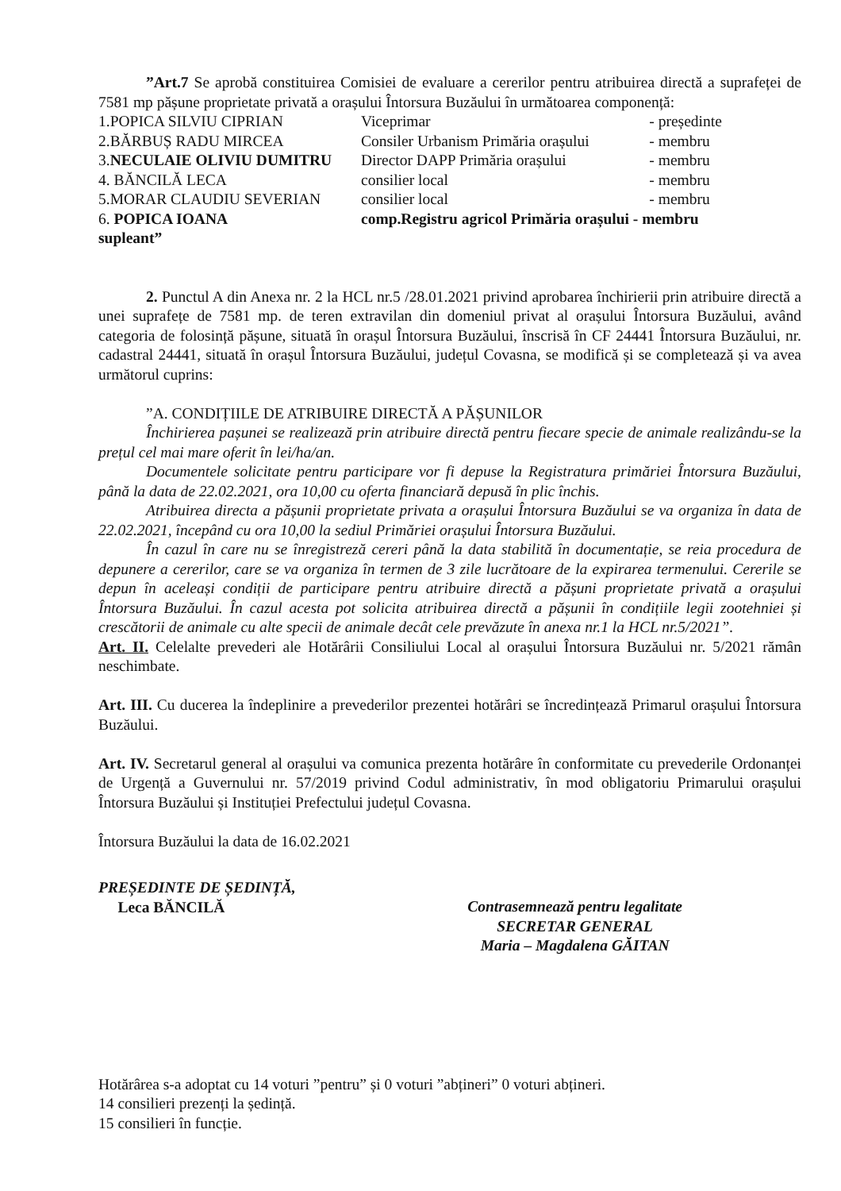”Art.7 Se aprobă constituirea Comisiei de evaluare a cererilor pentru atribuirea directă a suprafeței de 7581 mp pășune proprietate privată a orașului Întorsura Buzăului în următoarea componență:
| 1.POPICA SILVIU CIPRIAN | Viceprimar | - președinte |
| 2.BĂRBUȘ RADU MIRCEA | Consiler Urbanism Primăria orașului | - membru |
| 3. NECULAIE OLIVIU DUMITRU | Director DAPP Primăria orașului | - membru |
| 4. BĂNCILĂ LECA | consilier local | - membru |
| 5.MORAR CLAUDIU SEVERIAN | consilier local | - membru |
| 6. POPICA IOANA | comp.Registru agricol Primăria orașului - membru | |
| supleant” | | |
2. Punctul A din Anexa nr. 2 la HCL nr.5 /28.01.2021 privind aprobarea închirierii prin atribuire directă a unei suprafețe de 7581 mp. de teren extravilan din domeniul privat al orașului Întorsura Buzăului, având categoria de folosință pășune, situată în orașul Întorsura Buzăului, înscrisă în CF 24441 Întorsura Buzăului, nr. cadastral 24441, situată în orașul Întorsura Buzăului, județul Covasna, se modifică și se completează și va avea următorul cuprins:
”A. CONDIȚIILE DE ATRIBUIRE DIRECTĂ A PĂȘUNILOR
Închirierea pașunei se realizează prin atribuire directă pentru fiecare specie de animale realizându-se la prețul cel mai mare oferit în lei/ha/an.
Documentele solicitate pentru participare vor fi depuse la Registratura primăriei Întorsura Buzăului, până la data de 22.02.2021, ora 10,00 cu oferta financiară depusă în plic închis.
Atribuirea directa a pășunii proprietate privata a orașului Întorsura Buzăului se va organiza în data de 22.02.2021, începând cu ora 10,00 la sediul Primăriei orașului Întorsura Buzăului.
În cazul în care nu se înregistreză cereri până la data stabilită în documentație, se reia procedura de depunere a cererilor, care se va organiza în termen de 3 zile lucrătoare de la expirarea termenului. Cererile se depun în aceleași condiții de participare pentru atribuire directă a pășuni proprietate privată a orașului Întorsura Buzăului. În cazul acesta pot solicita atribuirea directă a pășunii în condițiile legii zootehniei și crescătorii de animale cu alte specii de animale decât cele prevăzute în anexa nr.1 la HCL nr.5/2021”.
Art. II. Celelalte prevederi ale Hotărârii Consiliului Local al orașului Întorsura Buzăului nr. 5/2021 rămân neschimbate.
Art. III. Cu ducerea la îndeplinire a prevederilor prezentei hotărâri se încredințează Primarul orașului Întorsura Buzăului.
Art. IV. Secretarul general al orașului va comunica prezenta hotărâre în conformitate cu prevederile Ordonanței de Urgență a Guvernului nr. 57/2019 privind Codul administrativ, în mod obligatoriu Primarului orașului Întorsura Buzăului și Instituției Prefectului județul Covasna.
Întorsura Buzăului la data de 16.02.2021
PREȘEDINTE DE ȘEDINȚĂ,
Leca BĂNCILĂ
Contrasemnează pentru legalitate
SECRETAR GENERAL
Maria – Magdalena GĂITAN
Hotărârea s-a adoptat cu 14 voturi ”pentru” și 0 voturi ”abțineri” 0 voturi abțineri.
14 consilieri prezenți la ședință.
15 consilieri în funcție.